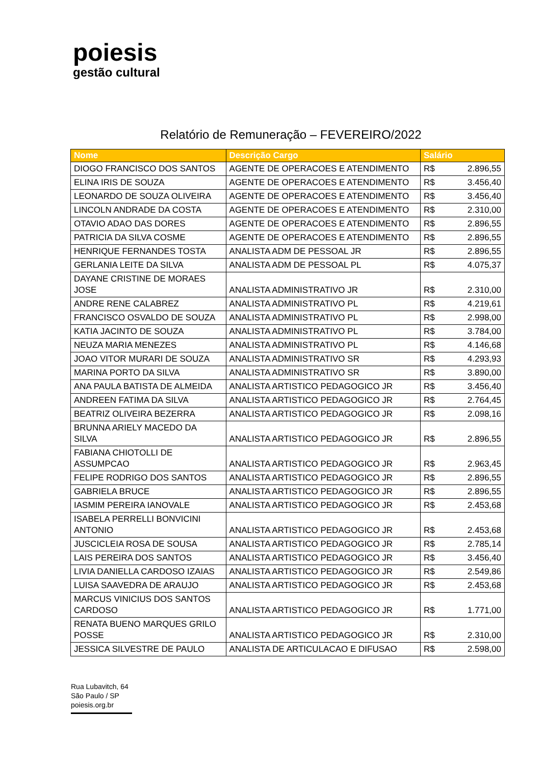poiesis
gestão cultural
Relatório de Remuneração – FEVEREIRO/2022
| Nome | Descrição Cargo | Salário | |
| --- | --- | --- | --- |
| DIOGO FRANCISCO DOS SANTOS | AGENTE DE OPERACOES E ATENDIMENTO | R$ | 2.896,55 |
| ELINA IRIS DE SOUZA | AGENTE DE OPERACOES E ATENDIMENTO | R$ | 3.456,40 |
| LEONARDO DE SOUZA OLIVEIRA | AGENTE DE OPERACOES E ATENDIMENTO | R$ | 3.456,40 |
| LINCOLN ANDRADE DA COSTA | AGENTE DE OPERACOES E ATENDIMENTO | R$ | 2.310,00 |
| OTAVIO ADAO DAS DORES | AGENTE DE OPERACOES E ATENDIMENTO | R$ | 2.896,55 |
| PATRICIA DA SILVA COSME | AGENTE DE OPERACOES E ATENDIMENTO | R$ | 2.896,55 |
| HENRIQUE FERNANDES TOSTA | ANALISTA ADM DE PESSOAL JR | R$ | 2.896,55 |
| GERLANIA LEITE DA SILVA | ANALISTA ADM DE PESSOAL PL | R$ | 4.075,37 |
| DAYANE CRISTINE DE MORAES JOSE | ANALISTA ADMINISTRATIVO JR | R$ | 2.310,00 |
| ANDRE RENE CALABREZ | ANALISTA ADMINISTRATIVO PL | R$ | 4.219,61 |
| FRANCISCO OSVALDO DE SOUZA | ANALISTA ADMINISTRATIVO PL | R$ | 2.998,00 |
| KATIA JACINTO DE SOUZA | ANALISTA ADMINISTRATIVO PL | R$ | 3.784,00 |
| NEUZA MARIA MENEZES | ANALISTA ADMINISTRATIVO PL | R$ | 4.146,68 |
| JOAO VITOR MURARI DE SOUZA | ANALISTA ADMINISTRATIVO SR | R$ | 4.293,93 |
| MARINA PORTO DA SILVA | ANALISTA ADMINISTRATIVO SR | R$ | 3.890,00 |
| ANA PAULA BATISTA DE ALMEIDA | ANALISTA ARTISTICO PEDAGOGICO JR | R$ | 3.456,40 |
| ANDREEN FATIMA DA SILVA | ANALISTA ARTISTICO PEDAGOGICO JR | R$ | 2.764,45 |
| BEATRIZ OLIVEIRA BEZERRA | ANALISTA ARTISTICO PEDAGOGICO JR | R$ | 2.098,16 |
| BRUNNA ARIELY MACEDO DA SILVA | ANALISTA ARTISTICO PEDAGOGICO JR | R$ | 2.896,55 |
| FABIANA CHIOTOLLI DE ASSUMPCAO | ANALISTA ARTISTICO PEDAGOGICO JR | R$ | 2.963,45 |
| FELIPE RODRIGO DOS SANTOS | ANALISTA ARTISTICO PEDAGOGICO JR | R$ | 2.896,55 |
| GABRIELA BRUCE | ANALISTA ARTISTICO PEDAGOGICO JR | R$ | 2.896,55 |
| IASMIM PEREIRA IANOVALE | ANALISTA ARTISTICO PEDAGOGICO JR | R$ | 2.453,68 |
| ISABELA PERRELLI BONVICINI ANTONIO | ANALISTA ARTISTICO PEDAGOGICO JR | R$ | 2.453,68 |
| JUSCICLEIA ROSA DE SOUSA | ANALISTA ARTISTICO PEDAGOGICO JR | R$ | 2.785,14 |
| LAIS PEREIRA DOS SANTOS | ANALISTA ARTISTICO PEDAGOGICO JR | R$ | 3.456,40 |
| LIVIA DANIELLA CARDOSO IZAIAS | ANALISTA ARTISTICO PEDAGOGICO JR | R$ | 2.549,86 |
| LUISA SAAVEDRA DE ARAUJO | ANALISTA ARTISTICO PEDAGOGICO JR | R$ | 2.453,68 |
| MARCUS VINICIUS DOS SANTOS CARDOSO | ANALISTA ARTISTICO PEDAGOGICO JR | R$ | 1.771,00 |
| RENATA BUENO MARQUES GRILO POSSE | ANALISTA ARTISTICO PEDAGOGICO JR | R$ | 2.310,00 |
| JESSICA SILVESTRE DE PAULO | ANALISTA DE ARTICULACAO E DIFUSAO | R$ | 2.598,00 |
Rua Lubavitch, 64
São Paulo / SP
poiesis.org.br